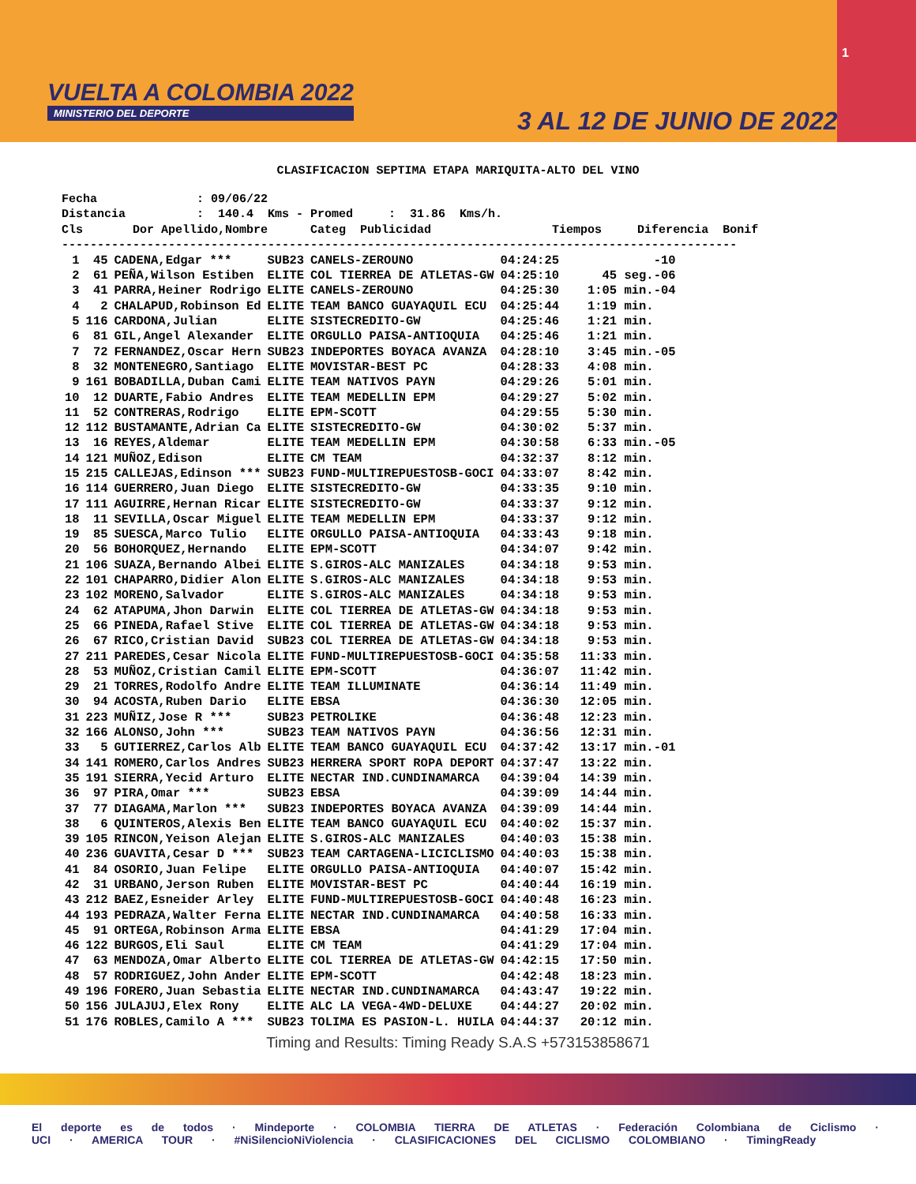VUELTA A COLOMBIA 2022
MINISTERIO DEL DEPORTE
1
3 AL 12 DE JUNIO DE 2022
CLASIFICACION SEPTIMA ETAPA MARIQUITA-ALTO DEL VINO
Fecha              : 09/06/22
Distancia          :  140.4  Kms - Promed     :  31.86  Kms/h.
Cls       Dor Apellido,Nombre      Categ  Publicidad                 Tiempos     Diferencia  Bonif
-----------------------------------------------------------------------------------------------
| 1 | 45 | CADENA,Edgar *** | SUB23 | CANELS-ZEROUNO | 04:24:25 | -10 |
| 2 | 61 | PEÑA,Wilson Estiben | ELITE | COL TIERREA DE ATLETAS-GW | 04:25:10 | 45 seg.-06 |
| 3 | 41 | PARRA,Heiner Rodrigo | ELITE | CANELS-ZEROUNO | 04:25:30 | 1:05 min.-04 |
| 4 | 2 | CHALAPUD,Robinson Ed | ELITE | TEAM BANCO GUAYAQUIL ECU | 04:25:44 | 1:19 min. |
| 5 | 116 | CARDONA,Julian | ELITE | SISTECREDITO-GW | 04:25:46 | 1:21 min. |
| 6 | 81 | GIL,Angel Alexander | ELITE | ORGULLO PAISA-ANTIOQUIA | 04:25:46 | 1:21 min. |
| 7 | 72 | FERNANDEZ,Oscar Hern | SUB23 | INDEPORTES BOYACA AVANZA | 04:28:10 | 3:45 min.-05 |
| 8 | 32 | MONTENEGRO,Santiago | ELITE | MOVISTAR-BEST PC | 04:28:33 | 4:08 min. |
| 9 | 161 | BOBADILLA,Duban Cami | ELITE | TEAM NATIVOS PAYN | 04:29:26 | 5:01 min. |
| 10 | 12 | DUARTE,Fabio Andres | ELITE | TEAM MEDELLIN EPM | 04:29:27 | 5:02 min. |
| 11 | 52 | CONTRERAS,Rodrigo | ELITE | EPM-SCOTT | 04:29:55 | 5:30 min. |
| 12 | 112 | BUSTAMANTE,Adrian Ca | ELITE | SISTECREDITO-GW | 04:30:02 | 5:37 min. |
| 13 | 16 | REYES,Aldemar | ELITE | TEAM MEDELLIN EPM | 04:30:58 | 6:33 min.-05 |
| 14 | 121 | MUÑOZ,Edison | ELITE | CM TEAM | 04:32:37 | 8:12 min. |
| 15 | 215 | CALLEJAS,Edinson *** | SUB23 | FUND-MULTIREPUESTOSB-GOCI | 04:33:07 | 8:42 min. |
| 16 | 114 | GUERRERO,Juan Diego | ELITE | SISTECREDITO-GW | 04:33:35 | 9:10 min. |
| 17 | 111 | AGUIRRE,Hernan Ricar | ELITE | SISTECREDITO-GW | 04:33:37 | 9:12 min. |
| 18 | 11 | SEVILLA,Oscar Miguel | ELITE | TEAM MEDELLIN EPM | 04:33:37 | 9:12 min. |
| 19 | 85 | SUESCA,Marco Tulio | ELITE | ORGULLO PAISA-ANTIOQUIA | 04:33:43 | 9:18 min. |
| 20 | 56 | BOHORQUEZ,Hernando | ELITE | EPM-SCOTT | 04:34:07 | 9:42 min. |
| 21 | 106 | SUAZA,Bernando Albei | ELITE | S.GIROS-ALC MANIZALES | 04:34:18 | 9:53 min. |
| 22 | 101 | CHAPARRO,Didier Alon | ELITE | S.GIROS-ALC MANIZALES | 04:34:18 | 9:53 min. |
| 23 | 102 | MORENO,Salvador | ELITE | S.GIROS-ALC MANIZALES | 04:34:18 | 9:53 min. |
| 24 | 62 | ATAPUMA,Jhon Darwin | ELITE | COL TIERREA DE ATLETAS-GW | 04:34:18 | 9:53 min. |
| 25 | 66 | PINEDA,Rafael Stive | ELITE | COL TIERREA DE ATLETAS-GW | 04:34:18 | 9:53 min. |
| 26 | 67 | RICO,Cristian David | SUB23 | COL TIERREA DE ATLETAS-GW | 04:34:18 | 9:53 min. |
| 27 | 211 | PAREDES,Cesar Nicola | ELITE | FUND-MULTIREPUESTOSB-GOCI | 04:35:58 | 11:33 min. |
| 28 | 53 | MUÑOZ,Cristian Camil | ELITE | EPM-SCOTT | 04:36:07 | 11:42 min. |
| 29 | 21 | TORRES,Rodolfo Andre | ELITE | TEAM ILLUMINATE | 04:36:14 | 11:49 min. |
| 30 | 94 | ACOSTA,Ruben Dario | ELITE | EBSA | 04:36:30 | 12:05 min. |
| 31 | 223 | MUÑIZ,Jose R *** | SUB23 | PETROLIKE | 04:36:48 | 12:23 min. |
| 32 | 166 | ALONSO,John *** | SUB23 | TEAM NATIVOS PAYN | 04:36:56 | 12:31 min. |
| 33 | 5 | GUTIERREZ,Carlos Alb | ELITE | TEAM BANCO GUAYAQUIL ECU | 04:37:42 | 13:17 min.-01 |
| 34 | 141 | ROMERO,Carlos Andres | SUB23 | HERRERA SPORT ROPA DEPORT | 04:37:47 | 13:22 min. |
| 35 | 191 | SIERRA,Yecid Arturo | ELITE | NECTAR IND.CUNDINAMARCA | 04:39:04 | 14:39 min. |
| 36 | 97 | PIRA,Omar *** | SUB23 | EBSA | 04:39:09 | 14:44 min. |
| 37 | 77 | DIAGAMA,Marlon *** | SUB23 | INDEPORTES BOYACA AVANZA | 04:39:09 | 14:44 min. |
| 38 | 6 | QUINTEROS,Alexis Ben | ELITE | TEAM BANCO GUAYAQUIL ECU | 04:40:02 | 15:37 min. |
| 39 | 105 | RINCON,Yeison Alejan | ELITE | S.GIROS-ALC MANIZALES | 04:40:03 | 15:38 min. |
| 40 | 236 | GUAVITA,Cesar D *** | SUB23 | TEAM CARTAGENA-LICICLISMO | 04:40:03 | 15:38 min. |
| 41 | 84 | OSORIO,Juan Felipe | ELITE | ORGULLO PAISA-ANTIOQUIA | 04:40:07 | 15:42 min. |
| 42 | 31 | URBANO,Jerson Ruben | ELITE | MOVISTAR-BEST PC | 04:40:44 | 16:19 min. |
| 43 | 212 | BAEZ,Esneider Arley | ELITE | FUND-MULTIREPUESTOSB-GOCI | 04:40:48 | 16:23 min. |
| 44 | 193 | PEDRAZA,Walter Ferna | ELITE | NECTAR IND.CUNDINAMARCA | 04:40:58 | 16:33 min. |
| 45 | 91 | ORTEGA,Robinson Arma | ELITE | EBSA | 04:41:29 | 17:04 min. |
| 46 | 122 | BURGOS,Eli Saul | ELITE | CM TEAM | 04:41:29 | 17:04 min. |
| 47 | 63 | MENDOZA,Omar Alberto | ELITE | COL TIERREA DE ATLETAS-GW | 04:42:15 | 17:50 min. |
| 48 | 57 | RODRIGUEZ,John Ander | ELITE | EPM-SCOTT | 04:42:48 | 18:23 min. |
| 49 | 196 | FORERO,Juan Sebastia | ELITE | NECTAR IND.CUNDINAMARCA | 04:43:47 | 19:22 min. |
| 50 | 156 | JULAJUJ,Elex Rony | ELITE | ALC LA VEGA-4WD-DELUXE | 04:44:27 | 20:02 min. |
| 51 | 176 | ROBLES,Camilo A *** | SUB23 | TOLIMA ES PASION-L. HUILA | 04:44:37 | 20:12 min. |
Timing and Results: Timing Ready S.A.S +573153858671
El deporte es de todos · Mindeporte · COLOMBIA TIERRA DE ATLETAS · Federación Colombiana de Ciclismo · UCI · AMERICA TOUR · #NiSilencioNiViolencia · CLASIFICACIONES DEL CICLISMO COLOMBIANO · TimingReady